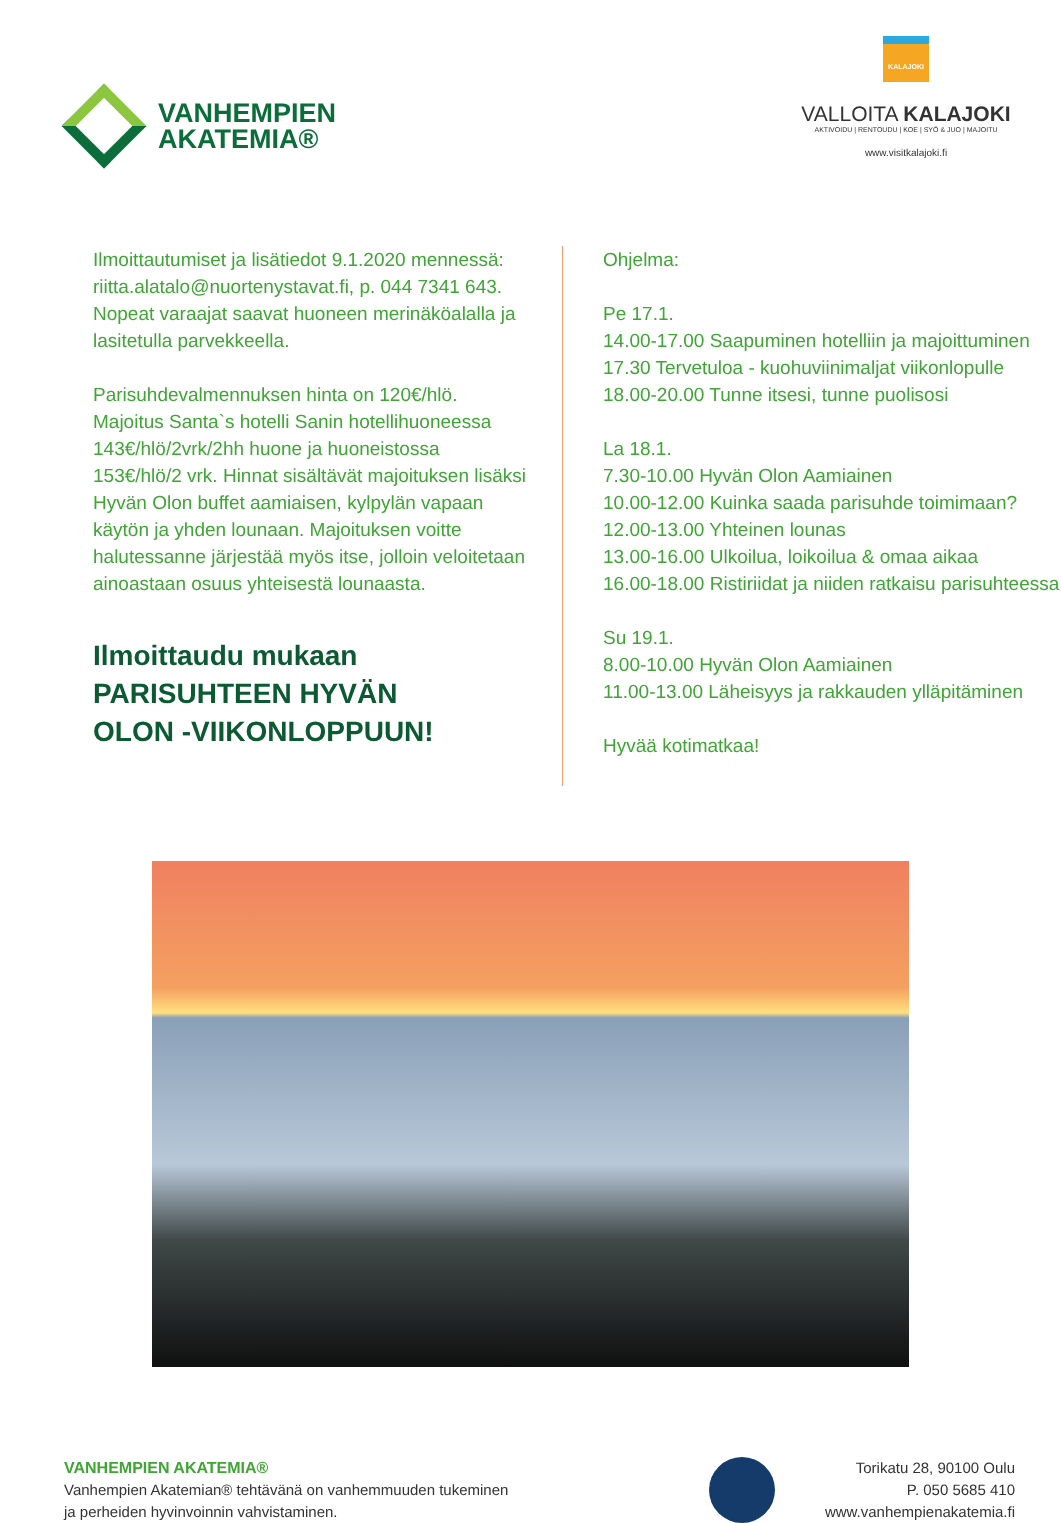VANHEMPIEN
AKATEMIA®
KALAJOKI
VALLOITA KALAJOKI
AKTIVOIDU | RENTOUDU | KOE | SYÖ & JUO | MAJOITU
www.visitkalajoki.fi
Ilmoittautumiset ja lisätiedot 9.1.2020 mennessä: riitta.alatalo@nuortenystavat.fi, p. 044 7341 643. Nopeat varaajat saavat huoneen merinäköalalla ja lasitetulla parvekkeella.
Parisuhdevalmennuksen hinta on 120€/hlö. Majoitus Santa`s hotelli Sanin hotellihuoneessa 143€/hlö/2vrk/2hh huone ja huoneistossa 153€/hlö/2 vrk. Hinnat sisältävät majoituksen lisäksi Hyvän Olon buffet aamiaisen, kylpylän vapaan käytön ja yhden lounaan. Majoituksen voitte halutessanne järjestää myös itse, jolloin veloitetaan ainoastaan osuus yhteisestä lounaasta.
Ilmoittaudu mukaan
PARISUHTEEN HYVÄN
OLON -VIIKONLOPPUUN!
Ohjelma:
Pe 17.1.
14.00-17.00 Saapuminen hotelliin ja majoittuminen
17.30 Tervetuloa - kuohuviinimaljat viikonlopulle
18.00-20.00 Tunne itsesi, tunne puolisosi
La 18.1.
7.30-10.00 Hyvän Olon Aamiainen
10.00-12.00 Kuinka saada parisuhde toimimaan?
12.00-13.00 Yhteinen lounas
13.00-16.00 Ulkoilua, loikoilua & omaa aikaa
16.00-18.00 Ristiriidat ja niiden ratkaisu parisuhteessa
Su 19.1.
8.00-10.00 Hyvän Olon Aamiainen
11.00-13.00 Läheisyys ja rakkauden ylläpitäminen
Hyvää kotimatkaa!
VANHEMPIEN AKATEMIA®
Vanhempien Akatemian® tehtävänä on vanhemmuuden tukeminen
ja perheiden hyvinvoinnin vahvistaminen.
Torikatu 28, 90100 Oulu
P. 050 5685 410
www.vanhempienakatemia.fi